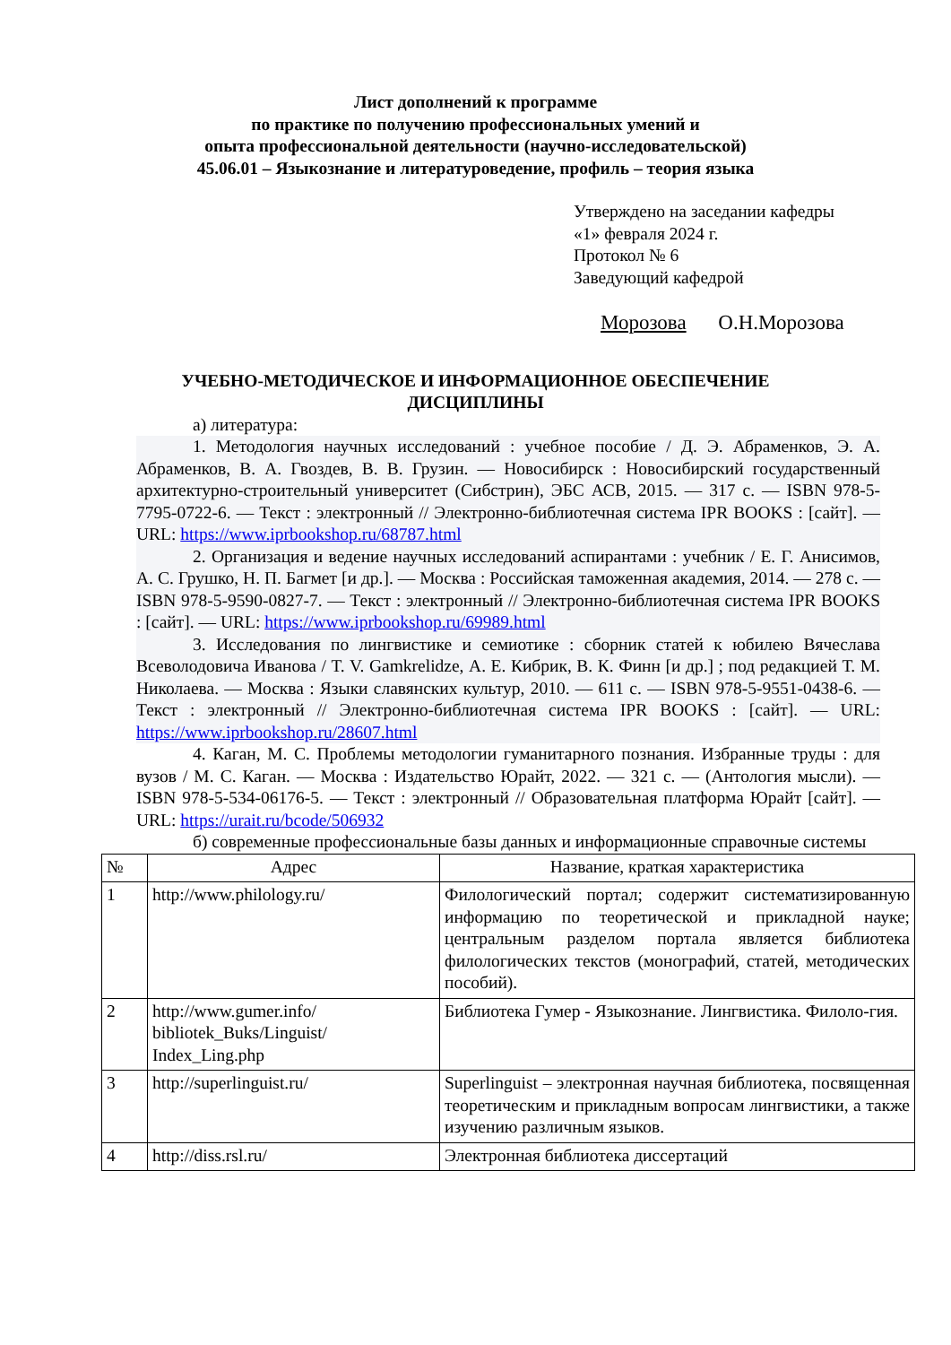Лист дополнений к программе
по практике по получению профессиональных умений и
опыта профессиональной деятельности (научно-исследовательской)
45.06.01 – Языкознание и литературоведение, профиль – теория языка
Утверждено на заседании кафедры
«1» февраля 2024 г.
Протокол № 6
Заведующий кафедрой
Морозова О.Н.Морозова
УЧЕБНО-МЕТОДИЧЕСКОЕ И ИНФОРМАЦИОННОЕ ОБЕСПЕЧЕНИЕ
ДИСЦИПЛИНЫ
а) литература:
1. Методология научных исследований : учебное пособие / Д. Э. Абраменков, Э. А. Абраменков, В. А. Гвоздев, В. В. Грузин. — Новосибирск : Новосибирский государственный архитектурно-строительный университет (Сибстрин), ЭБС АСВ, 2015. — 317 c. — ISBN 978-5-7795-0722-6. — Текст : электронный // Электронно-библиотечная система IPR BOOKS : [сайт]. — URL: https://www.iprbookshop.ru/68787.html
2. Организация и ведение научных исследований аспирантами : учебник / Е. Г. Анисимов, А. С. Грушко, Н. П. Багмет [и др.]. — Москва : Российская таможенная академия, 2014. — 278 c. — ISBN 978-5-9590-0827-7. — Текст : электронный // Электронно-библиотечная система IPR BOOKS : [сайт]. — URL: https://www.iprbookshop.ru/69989.html
3. Исследования по лингвистике и семиотике : сборник статей к юбилею Вячеслава Всеволодовича Иванова / T. V. Gamkrelidze, А. Е. Кибрик, В. К. Финн [и др.] ; под редакцией Т. М. Николаева. — Москва : Языки славянских культур, 2010. — 611 c. — ISBN 978-5-9551-0438-6. — Текст : электронный // Электронно-библиотечная система IPR BOOKS : [сайт]. — URL: https://www.iprbookshop.ru/28607.html
4. Каган, М. С. Проблемы методологии гуманитарного познания. Избранные труды : для вузов / М. С. Каган. — Москва : Издательство Юрайт, 2022. — 321 с. — (Антология мысли). — ISBN 978-5-534-06176-5. — Текст : электронный // Образовательная платформа Юрайт [сайт]. — URL: https://urait.ru/bcode/506932
б) современные профессиональные базы данных и информационные справочные системы
| № | Адрес | Название, краткая характеристика |
| --- | --- | --- |
| 1 | http://www.philology.ru/ | Филологический портал; содержит систематизированную информацию по теоретической и прикладной науке; центральным разделом портала является библиотека филологических текстов (монографий, статей, методических пособий). |
| 2 | http://www.gumer.info/ bibliotek_Buks/Linguist/ Index_Ling.php | Библиотека Гумер - Языкознание. Лингвистика. Филоло-гия. |
| 3 | http://superlinguist.ru/ | Superlinguist – электронная научная библиотека, посвященная теоретическим и прикладным вопросам лингвистики, а также изучению различным языков. |
| 4 | http://diss.rsl.ru/ | Электронная библиотека диссертаций |